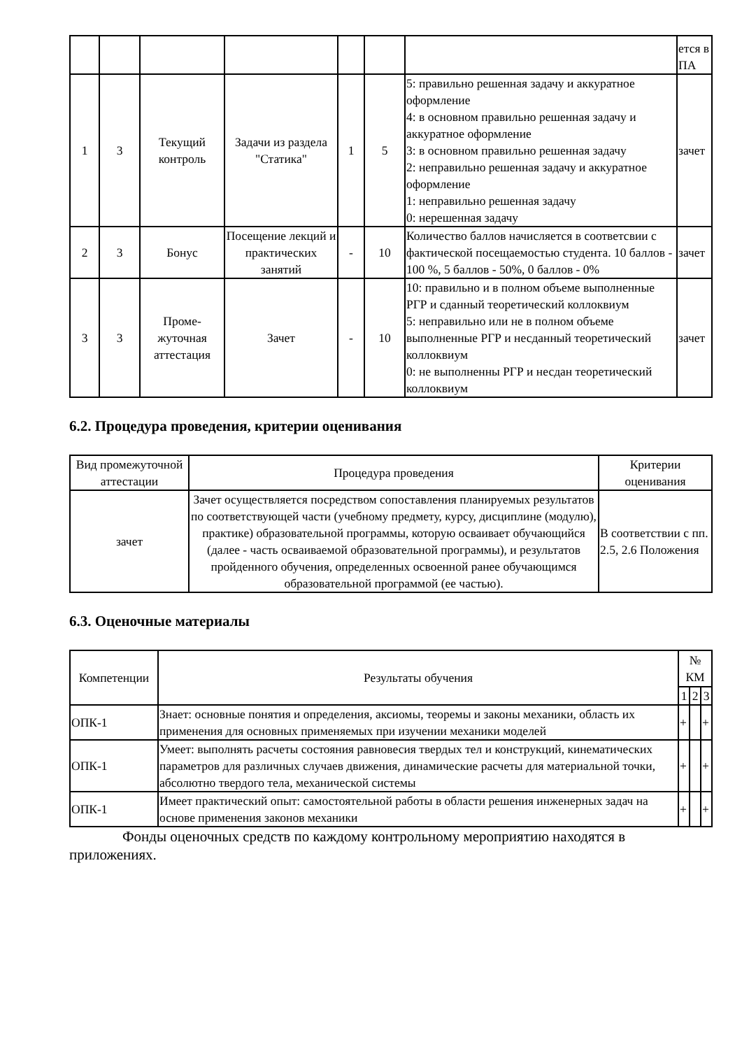| | | | | | | | ется в ПА |
| 1 | 3 | Текущий контроль | Задачи из раздела "Статика" | 1 | 5 | 5: правильно решенная задачу и аккуратное оформление 4: в основном правильно решенная задачу и аккуратное оформление 3: в основном правильно решенная задачу 2: неправильно решенная задачу и аккуратное оформление 1: неправильно решенная задачу 0: нерешенная задачу | зачет |
| 2 | 3 | Бонус | Посещение лекций и практических занятий | - | 10 | Количество баллов начисляется в соответсвии с фактической посещаемостью студента. 10 баллов - 100 %, 5 баллов - 50%, 0 баллов - 0% | зачет |
| 3 | 3 | Проме-жуточная аттестация | Зачет | - | 10 | 10: правильно и в полном объеме выполненные РГР и сданный теоретический коллоквиум 5: неправильно или не в полном объеме выполненные РГР и несданный теоретический коллоквиум 0: не выполненны РГР и несдан теоретический коллоквиум | зачет |
6.2. Процедура проведения, критерии оценивания
| Вид промежуточной аттестации | Процедура проведения | Критерии оценивания |
| --- | --- | --- |
| зачет | Зачет осуществляется посредством сопоставления планируемых результатов по соответствующей части (учебному предмету, курсу, дисциплине (модулю), практике) образовательной программы, которую осваивает обучающийся (далее - часть осваиваемой образовательной программы), и результатов пройденного обучения, определенных освоенной ранее обучающимся образовательной программой (ее частью). | В соответствии с пп. 2.5, 2.6 Положения |
6.3. Оценочные материалы
| Компетенции | Результаты обучения | № КМ | | |
| --- | --- | --- | --- | --- |
| | | 1 | 2 | 3 |
| ОПК-1 | Знает: основные понятия и определения, аксиомы, теоремы и законы механики, область их применения для основных применяемых при изучении механики моделей | + | | + |
| ОПК-1 | Умеет: выполнять расчеты состояния равновесия твердых тел и конструкций, кинематических параметров для различных случаев движения, динамические расчеты для материальной точки, абсолютно твердого тела, механической системы | + | | + |
| ОПК-1 | Имеет практический опыт: самостоятельной работы в области решения инженерных задач на основе применения законов механики | + | | + |
Фонды оценочных средств по каждому контрольному мероприятию находятся в приложениях.